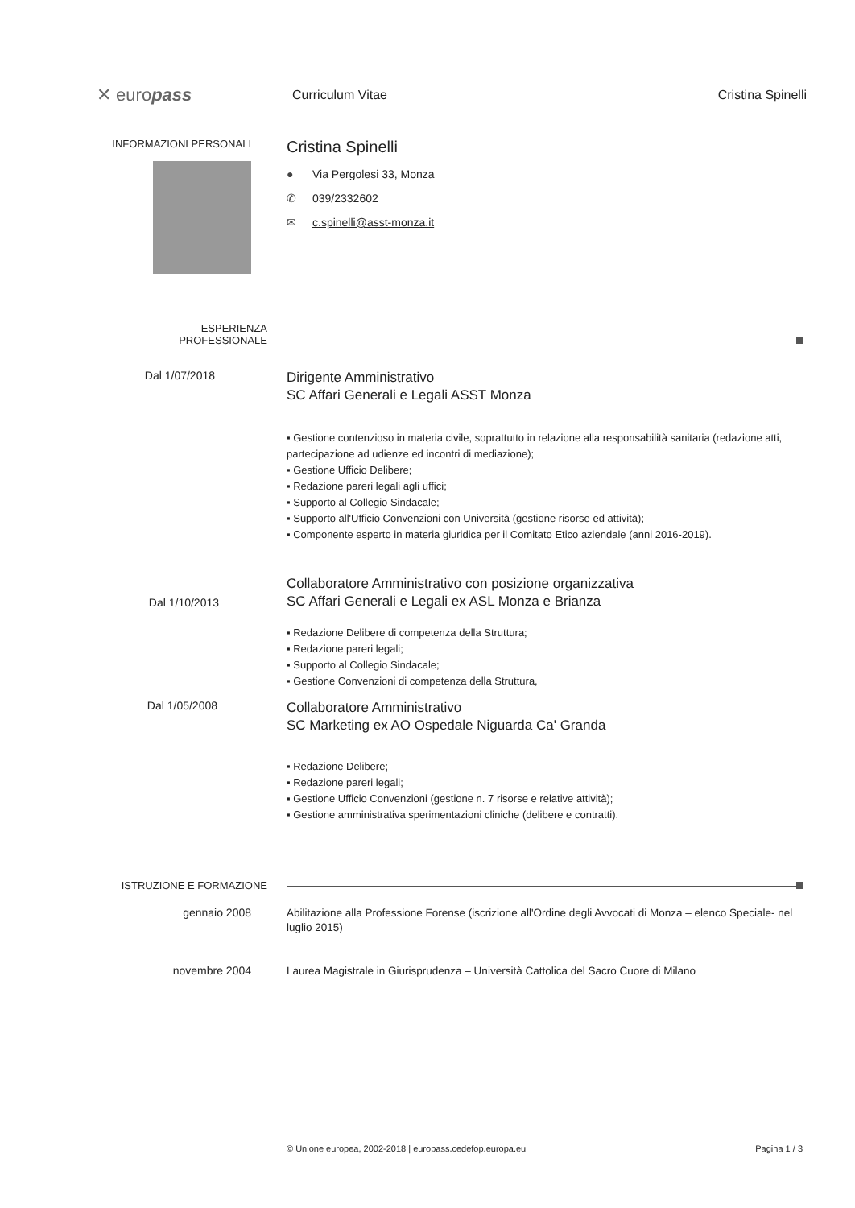✕ europass
Curriculum Vitae Cristina Spinelli
INFORMAZIONI PERSONALI
Cristina Spinelli
● Via Pergolesi 33, Monza
✆ 039/2332602
✉ c.spinelli@asst-monza.it
ESPERIENZA
PROFESSIONALE
Dal 1/07/2018
Dirigente Amministrativo
SC Affari Generali e Legali ASST Monza
▪ Gestione contenzioso in materia civile, soprattutto in relazione alla responsabilità sanitaria (redazione atti, partecipazione ad udienze ed incontri di mediazione);
▪ Gestione Ufficio Delibere;
▪ Redazione pareri legali agli uffici;
▪ Supporto al Collegio Sindacale;
▪ Supporto all'Ufficio Convenzioni con Università (gestione risorse ed attività);
▪ Componente esperto in materia giuridica per il Comitato Etico aziendale (anni 2016-2019).
Dal 1/10/2013
Collaboratore Amministrativo con posizione organizzativa
SC Affari Generali e Legali ex ASL Monza e Brianza
▪ Redazione Delibere di competenza della Struttura;
▪ Redazione pareri legali;
▪ Supporto al Collegio Sindacale;
▪ Gestione Convenzioni di competenza della Struttura,
Dal 1/05/2008
Collaboratore Amministrativo
SC Marketing ex AO Ospedale Niguarda Ca' Granda
▪ Redazione Delibere;
▪ Redazione pareri legali;
▪ Gestione Ufficio Convenzioni (gestione n. 7 risorse e relative attività);
▪ Gestione amministrativa sperimentazioni cliniche (delibere e contratti).
ISTRUZIONE E FORMAZIONE
gennaio 2008
Abilitazione alla Professione Forense (iscrizione all'Ordine degli Avvocati di Monza – elenco Speciale- nel luglio 2015)
novembre 2004
Laurea Magistrale in Giurisprudenza – Università Cattolica del Sacro Cuore di Milano
© Unione europea, 2002-2018 | europass.cedefop.europa.eu Pagina 1 / 3